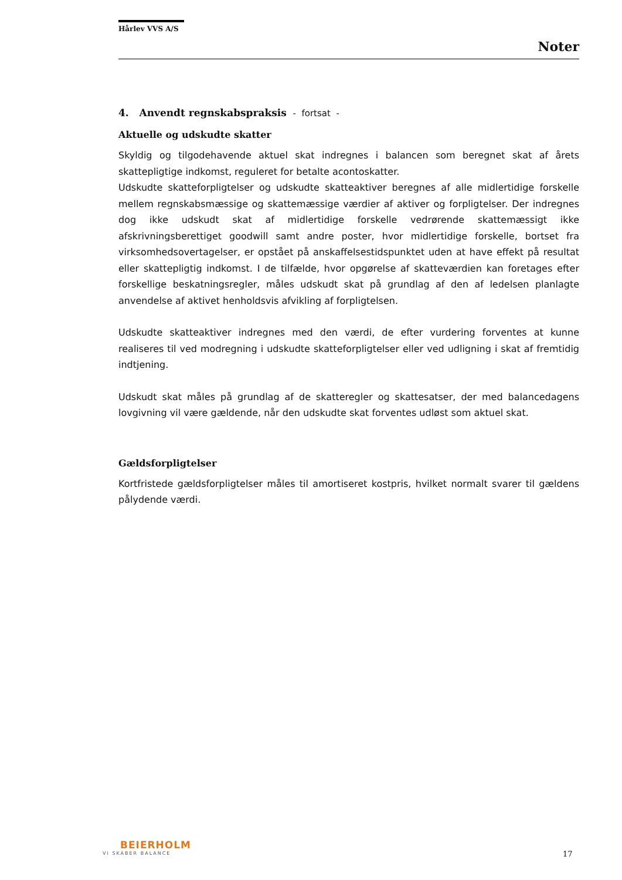Hårlev VVS A/S
Noter
4. Anvendt regnskabspraksis - fortsat -
Aktuelle og udskudte skatter
Skyldig og tilgodehavende aktuel skat indregnes i balancen som beregnet skat af årets skattepligtige indkomst, reguleret for betalte acontoskatter.
Udskudte skatteforpligtelser og udskudte skatteaktiver beregnes af alle midlertidige forskelle mellem regnskabsmæssige og skattemæssige værdier af aktiver og forpligtelser. Der indregnes dog ikke udskudt skat af midlertidige forskelle vedrørende skattemæssigt ikke afskrivningsberettiget goodwill samt andre poster, hvor midlertidige forskelle, bortset fra virksomhedsovertagelser, er opstået på anskaffelsestidspunktet uden at have effekt på resultat eller skattepligtig indkomst. I de tilfælde, hvor opgørelse af skatteværdien kan foretages efter forskellige beskatningsregler, måles udskudt skat på grundlag af den af ledelsen planlagte anvendelse af aktivet henholdsvis afvikling af forpligtelsen.
Udskudte skatteaktiver indregnes med den værdi, de efter vurdering forventes at kunne realiseres til ved modregning i udskudte skatteforpligtelser eller ved udligning i skat af fremtidig indtjening.
Udskudt skat måles på grundlag af de skatteregler og skattesatser, der med balancedagens lovgivning vil være gældende, når den udskudte skat forventes udløst som aktuel skat.
Gældsforpligtelser
Kortfristede gældsforpligtelser måles til amortiseret kostpris, hvilket normalt svarer til gældens pålydende værdi.
BEIERHOLM
VI SKABER BALANCE
17